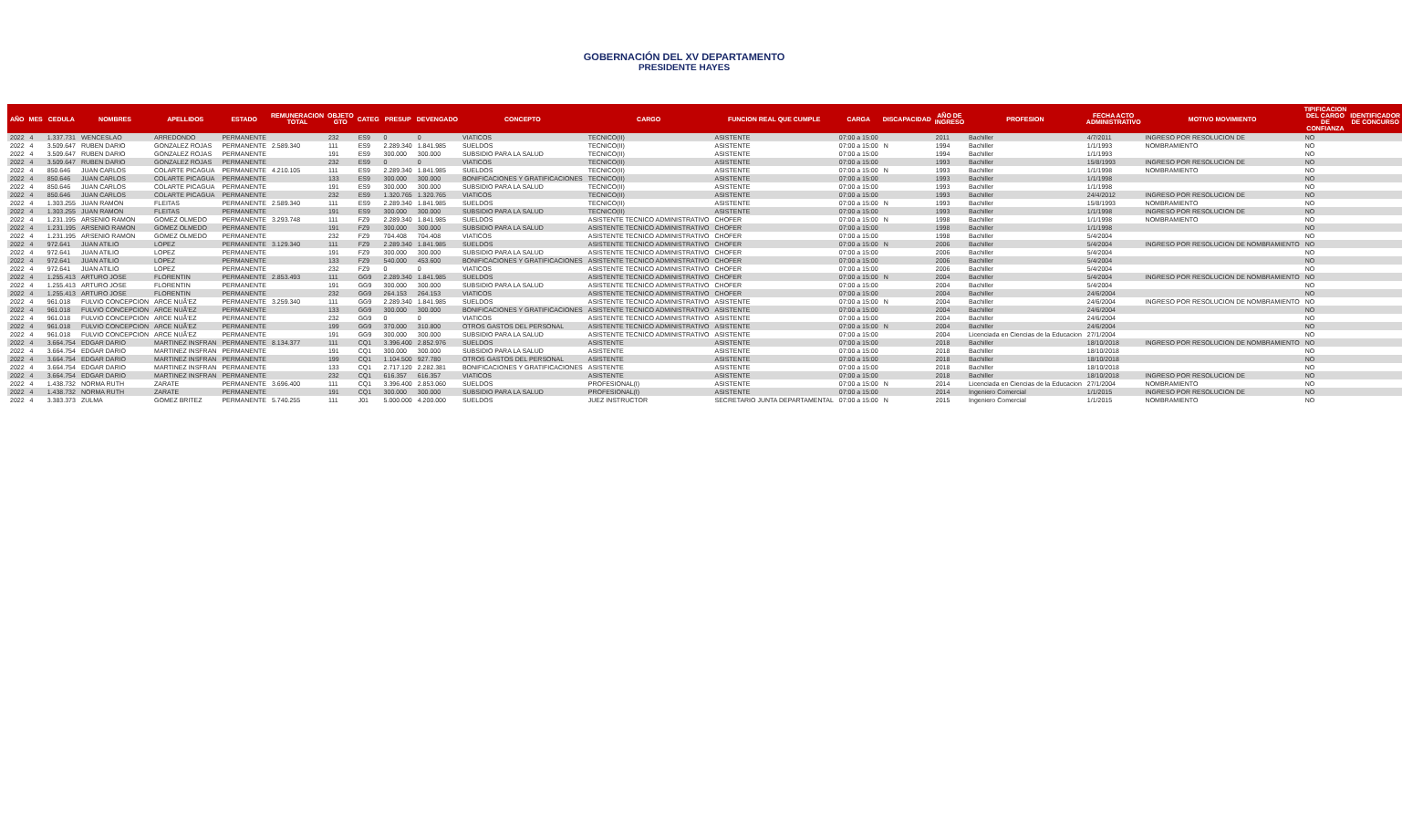GOBERNACIÓN DEL XV DEPARTAMENTO
PRESIDENTE HAYES
| AÑO | MES | CEDULA | NOMBRES | APELLIDOS | ESTADO | REMUNERACION TOTAL | OBJETO GTO | CATEG | PRESUP | DEVENGADO | CONCEPTO | CARGO | FUNCION REAL QUE CUMPLE | CARGA | DISCAPACIDAD | AÑO DE INGRESO | PROFESION | FECHA ACTO ADMINISTRATIVO | MOTIVO MOVIMIENTO | TIPIFICACION DEL CARGO DE CONFIANZA | IDENTIFICADOR DE CONCURSO |
| --- | --- | --- | --- | --- | --- | --- | --- | --- | --- | --- | --- | --- | --- | --- | --- | --- | --- | --- | --- | --- | --- |
| 2022 | 4 | 1.337.731 | WENCESLAO | ARREDONDO | PERMANENTE | | 232 | ES9 | 0 | 0 | VIATICOS | TECNICO(II) | ASISTENTE | 07:00 a 15:00 | | 2011 | Bachiller | 4/7/2011 | INGRESO POR RESOLUCION DE | NO | |
| 2022 | 4 | 3.509.647 | RUBEN DARIO | GONZALEZ ROJAS | PERMANENTE | 2.589.340 | 111 | ES9 | 2.289.340 | 1.841.985 | SUELDOS | TECNICO(II) | ASISTENTE | 07:00 a 15:00 | N | 1994 | Bachiller | 1/1/1993 | NOMBRAMIENTO | NO | |
| 2022 | 4 | 3.509.647 | RUBEN DARIO | GONZALEZ ROJAS | PERMANENTE | | 191 | ES9 | 300.000 | 300.000 | SUBSIDIO PARA LA SALUD | TECNICO(II) | ASISTENTE | 07:00 a 15:00 | | 1994 | Bachiller | 1/1/1993 | | NO | |
| 2022 | 4 | 3.509.647 | RUBEN DARIO | GONZALEZ ROJAS | PERMANENTE | | 232 | ES9 | 0 | 0 | VIATICOS | TECNICO(II) | ASISTENTE | 07:00 a 15:00 | | 1993 | Bachiller | 15/8/1993 | INGRESO POR RESOLUCION DE | NO | |
| 2022 | 4 | 850.646 | JUAN CARLOS | COLARTE PICAGUA | PERMANENTE | 4.210.105 | 111 | ES9 | 2.289.340 | 1.841.985 | SUELDOS | TECNICO(II) | ASISTENTE | 07:00 a 15:00 | N | 1993 | Bachiller | 1/1/1998 | NOMBRAMIENTO | NO | |
| 2022 | 4 | 850.646 | JUAN CARLOS | COLARTE PICAGUA | PERMANENTE | | 133 | ES9 | 300.000 | 300.000 | BONIFICACIONES Y GRATIFICACIONES | TECNICO(II) | ASISTENTE | 07:00 a 15:00 | | 1993 | Bachiller | 1/1/1998 | | NO | |
| 2022 | 4 | 850.646 | JUAN CARLOS | COLARTE PICAGUA | PERMANENTE | | 191 | ES9 | 300.000 | 300.000 | SUBSIDIO PARA LA SALUD | TECNICO(II) | ASISTENTE | 07:00 a 15:00 | | 1993 | Bachiller | 1/1/1998 | | NO | |
| 2022 | 4 | 850.646 | JUAN CARLOS | COLARTE PICAGUA | PERMANENTE | | 232 | ES9 | 1.320.765 | 1.320.765 | VIATICOS | TECNICO(II) | ASISTENTE | 07:00 a 15:00 | | 1993 | Bachiller | 24/4/2012 | INGRESO POR RESOLUCION DE | NO | |
| 2022 | 4 | 1.303.255 | JUAN RAMON | FLEITAS | PERMANENTE | 2.589.340 | 111 | ES9 | 2.289.340 | 1.841.985 | SUELDOS | TECNICO(II) | ASISTENTE | 07:00 a 15:00 | N | 1993 | Bachiller | 15/8/1993 | NOMBRAMIENTO | NO | |
| 2022 | 4 | 1.303.255 | JUAN RAMON | FLEITAS | PERMANENTE | | 191 | ES9 | 300.000 | 300.000 | SUBSIDIO PARA LA SALUD | TECNICO(II) | ASISTENTE | 07:00 a 15:00 | | 1993 | Bachiller | 1/1/1998 | INGRESO POR RESOLUCION DE | NO | |
| 2022 | 4 | 1.231.195 | ARSENIO RAMON | GOMEZ OLMEDO | PERMANENTE | 3.293.748 | 111 | FZ9 | 2.289.340 | 1.841.985 | SUELDOS | ASISTENTE TECNICO ADMINISTRATIVO | CHOFER | 07:00 a 15:00 | N | 1998 | Bachiller | 1/1/1998 | NOMBRAMIENTO | NO | |
| 2022 | 4 | 1.231.195 | ARSENIO RAMON | GOMEZ OLMEDO | PERMANENTE | | 191 | FZ9 | 300.000 | 300.000 | SUBSIDIO PARA LA SALUD | ASISTENTE TECNICO ADMINISTRATIVO | CHOFER | 07:00 a 15:00 | | 1998 | Bachiller | 1/1/1998 | | NO | |
| 2022 | 4 | 1.231.195 | ARSENIO RAMON | GOMEZ OLMEDO | PERMANENTE | | 232 | FZ9 | 704.408 | 704.408 | VIATICOS | ASISTENTE TECNICO ADMINISTRATIVO | CHOFER | 07:00 a 15:00 | | 1998 | Bachiller | 5/4/2004 | | NO | |
| 2022 | 4 | 972.641 | JUAN ATILIO | LOPEZ | PERMANENTE | 3.129.340 | 111 | FZ9 | 2.289.340 | 1.841.985 | SUELDOS | ASISTENTE TECNICO ADMINISTRATIVO | CHOFER | 07:00 a 15:00 | N | 2006 | Bachiller | 5/4/2004 | INGRESO POR RESOLUCION DE NOMBRAMIENTO | NO | |
| 2022 | 4 | 972.641 | JUAN ATILIO | LOPEZ | PERMANENTE | | 191 | FZ9 | 300.000 | 300.000 | SUBSIDIO PARA LA SALUD | ASISTENTE TECNICO ADMINISTRATIVO | CHOFER | 07:00 a 15:00 | | 2006 | Bachiller | 5/4/2004 | | NO | |
| 2022 | 4 | 972.641 | JUAN ATILIO | LOPEZ | PERMANENTE | | 133 | FZ9 | 540.000 | 453.600 | BONIFICACIONES Y GRATIFICACIONES | ASISTENTE TECNICO ADMINISTRATIVO | CHOFER | 07:00 a 15:00 | | 2006 | Bachiller | 5/4/2004 | | NO | |
| 2022 | 4 | 972.641 | JUAN ATILIO | LOPEZ | PERMANENTE | | 232 | FZ9 | 0 | 0 | VIATICOS | ASISTENTE TECNICO ADMINISTRATIVO | CHOFER | 07:00 a 15:00 | | 2006 | Bachiller | 5/4/2004 | | NO | |
| 2022 | 4 | 1.255.413 | ARTURO JOSE | FLORENTIN | PERMANENTE | 2.853.493 | 111 | GG9 | 2.289.340 | 1.841.985 | SUELDOS | ASISTENTE TECNICO ADMINISTRATIVO | CHOFER | 07:00 a 15:00 | N | 2004 | Bachiller | 5/4/2004 | INGRESO POR RESOLUCION DE NOMBRAMIENTO | NO | |
| 2022 | 4 | 1.255.413 | ARTURO JOSE | FLORENTIN | PERMANENTE | | 191 | GG9 | 300.000 | 300.000 | SUBSIDIO PARA LA SALUD | ASISTENTE TECNICO ADMINISTRATIVO | CHOFER | 07:00 a 15:00 | | 2004 | Bachiller | 5/4/2004 | | NO | |
| 2022 | 4 | 1.255.413 | ARTURO JOSE | FLORENTIN | PERMANENTE | | 232 | GG9 | 264.153 | 264.153 | VIATICOS | ASISTENTE TECNICO ADMINISTRATIVO | CHOFER | 07:00 a 15:00 | | 2004 | Bachiller | 24/6/2004 | | NO | |
| 2022 | 4 | 961.018 | FULVIO CONCEPCION | ARCE NUÃ'EZ | PERMANENTE | 3.259.340 | 111 | GG9 | 2.289.340 | 1.841.985 | SUELDOS | ASISTENTE TECNICO ADMINISTRATIVO | ASISTENTE | 07:00 a 15:00 | N | 2004 | Bachiller | 24/6/2004 | INGRESO POR RESOLUCION DE NOMBRAMIENTO | NO | |
| 2022 | 4 | 961.018 | FULVIO CONCEPCION | ARCE NUÃ'EZ | PERMANENTE | | 133 | GG9 | 300.000 | 300.000 | BONIFICACIONES Y GRATIFICACIONES | ASISTENTE TECNICO ADMINISTRATIVO | ASISTENTE | 07:00 a 15:00 | | 2004 | Bachiller | 24/6/2004 | | NO | |
| 2022 | 4 | 961.018 | FULVIO CONCEPCION | ARCE NUÃ'EZ | PERMANENTE | | 232 | GG9 | 0 | 0 | VIATICOS | ASISTENTE TECNICO ADMINISTRATIVO | ASISTENTE | 07:00 a 15:00 | | 2004 | Bachiller | 24/6/2004 | | NO | |
| 2022 | 4 | 961.018 | FULVIO CONCEPCION | ARCE NUÃ'EZ | PERMANENTE | | 199 | GG9 | 370.000 | 310.800 | OTROS GASTOS DEL PERSONAL | ASISTENTE TECNICO ADMINISTRATIVO | ASISTENTE | 07:00 a 15:00 | N | 2004 | Bachiller | 24/6/2004 | | NO | |
| 2022 | 4 | 961.018 | FULVIO CONCEPCION | ARCE NUÃ'EZ | PERMANENTE | | 191 | GG9 | 300.000 | 300.000 | SUBSIDIO PARA LA SALUD | ASISTENTE TECNICO ADMINISTRATIVO | ASISTENTE | 07:00 a 15:00 | | 2004 | Licenciada en Ciencias de la Educacion | 27/1/2004 | | NO | |
| 2022 | 4 | 3.664.754 | EDGAR DARIO | MARTINEZ INSFRAN | PERMANENTE | 8.134.377 | 111 | CQ1 | 3.396.400 | 2.852.976 | SUELDOS | ASISTENTE | ASISTENTE | 07:00 a 15:00 | | 2018 | Bachiller | 18/10/2018 | INGRESO POR RESOLUCION DE NOMBRAMIENTO | NO | |
| 2022 | 4 | 3.664.754 | EDGAR DARIO | MARTINEZ INSFRAN | PERMANENTE | | 191 | CQ1 | 300.000 | 300.000 | SUBSIDIO PARA LA SALUD | ASISTENTE | ASISTENTE | 07:00 a 15:00 | | 2018 | Bachiller | 18/10/2018 | | NO | |
| 2022 | 4 | 3.664.754 | EDGAR DARIO | MARTINEZ INSFRAN | PERMANENTE | | 199 | CQ1 | 1.104.500 | 927.780 | OTROS GASTOS DEL PERSONAL | ASISTENTE | ASISTENTE | 07:00 a 15:00 | | 2018 | Bachiller | 18/10/2018 | | NO | |
| 2022 | 4 | 3.664.754 | EDGAR DARIO | MARTINEZ INSFRAN | PERMANENTE | | 133 | CQ1 | 2.717.120 | 2.282.381 | BONIFICACIONES Y GRATIFICACIONES | ASISTENTE | ASISTENTE | 07:00 a 15:00 | | 2018 | Bachiller | 18/10/2018 | | NO | |
| 2022 | 4 | 3.664.754 | EDGAR DARIO | MARTINEZ INSFRAN | PERMANENTE | | 232 | CQ1 | 616.357 | 616.357 | VIATICOS | ASISTENTE | ASISTENTE | 07:00 a 15:00 | | 2018 | Bachiller | 18/10/2018 | INGRESO POR RESOLUCION DE | NO | |
| 2022 | 4 | 1.438.732 | NORMA RUTH | ZARATE | PERMANENTE | 3.696.400 | 111 | CQ1 | 3.396.400 | 2.853.060 | SUELDOS | PROFESIONAL(I) | ASISTENTE | 07:00 a 15:00 | N | 2014 | Licenciada en Ciencias de la Educacion | 27/1/2004 | NOMBRAMIENTO | NO | |
| 2022 | 4 | 1.438.732 | NORMA RUTH | ZARATE | PERMANENTE | | 191 | CQ1 | 300.000 | 300.000 | SUBSIDIO PARA LA SALUD | PROFESIONAL(I) | ASISTENTE | 07:00 a 15:00 | | 2014 | Ingeniero Comercial | 1/1/2015 | INGRESO POR RESOLUCION DE | NO | |
| 2022 | 4 | 3.383.373 | ZULMA | GOMEZ BRITEZ | PERMANENTE | 5.740.255 | 111 | J01 | 5.000.000 | 4.200.000 | SUELDOS | JUEZ INSTRUCTOR | SECRETARIO JUNTA DEPARTAMENTAL | 07:00 a 15:00 | N | 2015 | Ingeniero Comercial | 1/1/2015 | NOMBRAMIENTO | NO | |